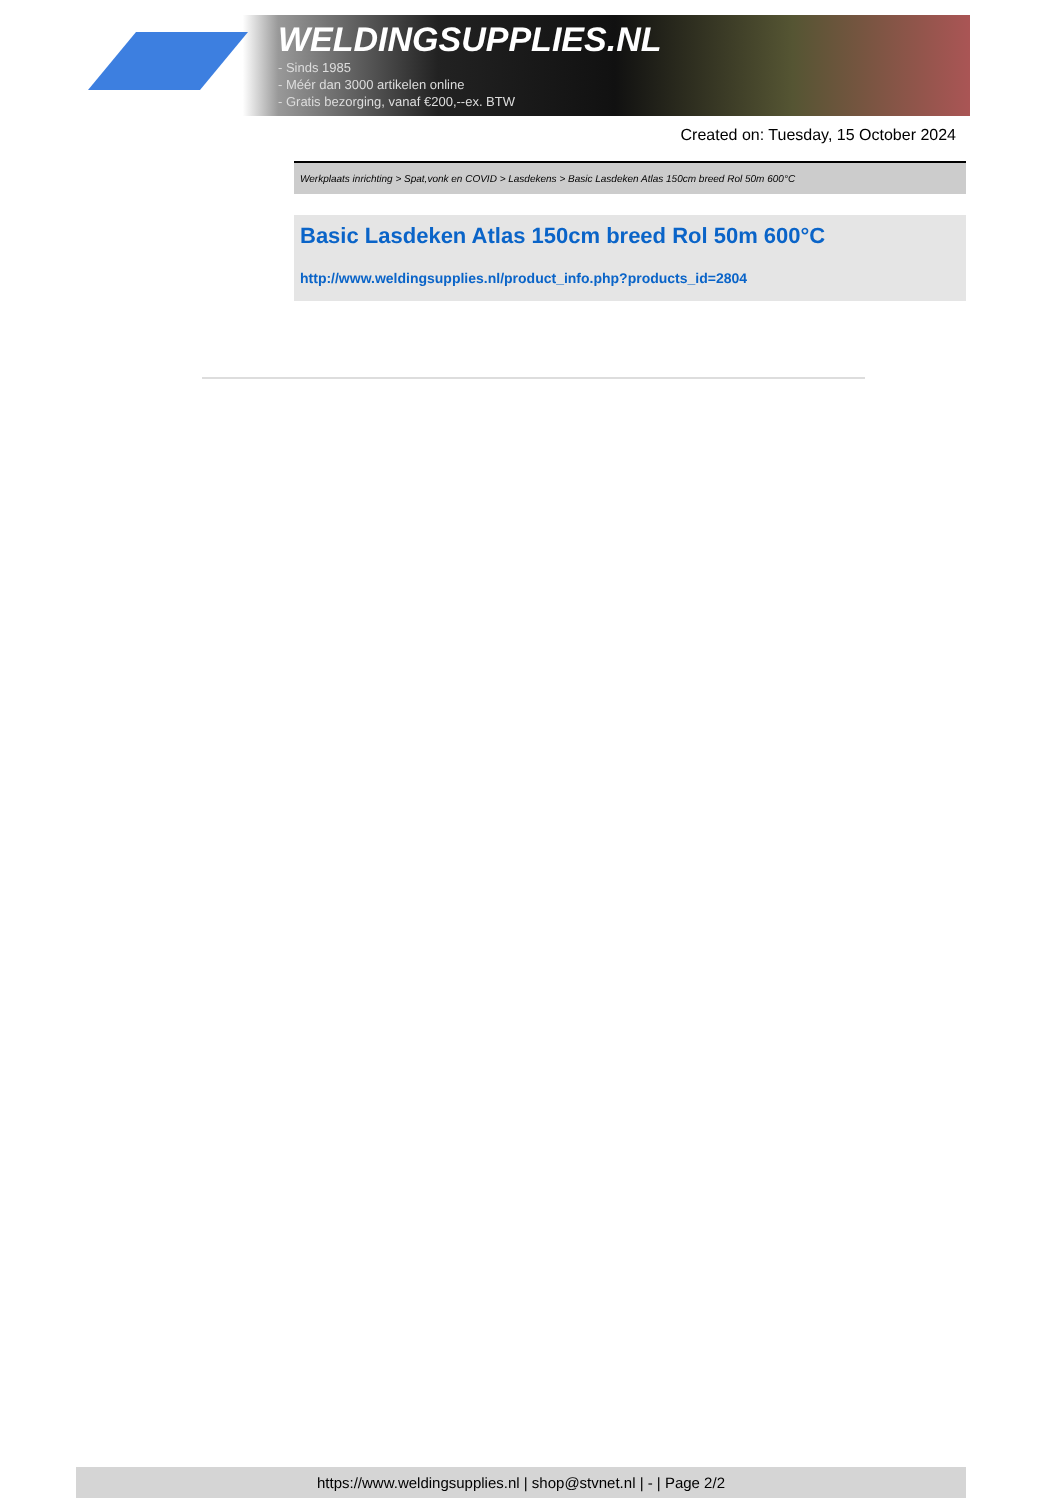WELDINGSUPPLIES.NL
- Sinds 1985
- Méér dan 3000 artikelen online
- Gratis bezorging, vanaf €200,--ex. BTW
Created on: Tuesday, 15 October 2024
Werkplaats inrichting > Spat,vonk en COVID > Lasdekens > Basic Lasdeken Atlas 150cm breed Rol 50m 600°C
Basic Lasdeken Atlas 150cm breed Rol 50m 600°C
http://www.weldingsupplies.nl/product_info.php?products_id=2804
https://www.weldingsupplies.nl | shop@stvnet.nl | - | Page 2/2